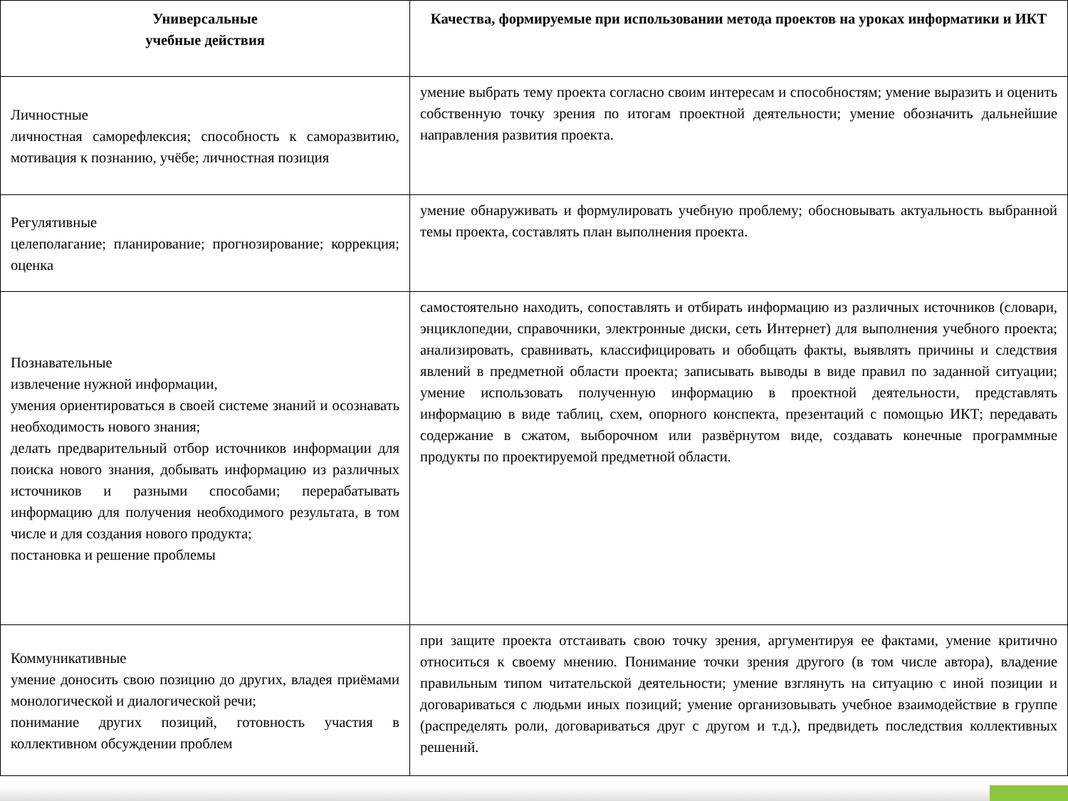| Универсальные учебные действия | Качества, формируемые при использовании метода проектов на уроках информатики и ИКТ |
| --- | --- |
| Личностные личностная саморефлексия; способность к саморазвитию, мотивация к познанию, учёбе; личностная позиция | умение выбрать тему проекта согласно своим интересам и способностям; умение выразить и оценить собственную точку зрения по итогам проектной деятельности; умение обозначить дальнейшие направления развития проекта. |
| Регулятивные целеполагание; планирование; прогнозирование; коррекция; оценка | умение обнаруживать и формулировать учебную проблему; обосновывать актуальность выбранной темы проекта, составлять план выполнения проекта. |
| Познавательные извлечение нужной информации, умения ориентироваться в своей системе знаний и осознавать необходимость нового знания; делать предварительный отбор источников информации для поиска нового знания, добывать информацию из различных источников и разными способами; перерабатывать информацию для получения необходимого результата, в том числе и для создания нового продукта; постановка и решение проблемы | самостоятельно находить, сопоставлять и отбирать информацию из различных источников (словари, энциклопедии, справочники, электронные диски, сеть Интернет) для выполнения учебного проекта; анализировать, сравнивать, классифицировать и обобщать факты, выявлять причины и следствия явлений в предметной области проекта; записывать выводы в виде правил по заданной ситуации; умение использовать полученную информацию в проектной деятельности, представлять информацию в виде таблиц, схем, опорного конспекта, презентаций с помощью ИКТ; передавать содержание в сжатом, выборочном или развёрнутом виде, создавать конечные программные продукты по проектируемой предметной области. |
| Коммуникативные умение доносить свою позицию до других, владея приёмами монологической и диалогической речи; понимание других позиций, готовность участия в коллективном обсуждении проблем | при защите проекта отстаивать свою точку зрения, аргументируя ее фактами, умение критично относиться к своему мнению. Понимание точки зрения другого (в том числе автора), владение правильным типом читательской деятельности; умение взглянуть на ситуацию с иной позиции и договариваться с людьми иных позиций; умение организовывать учебное взаимодействие в группе (распределять роли, договариваться друг с другом и т.д.), предвидеть последствия коллективных решений. |